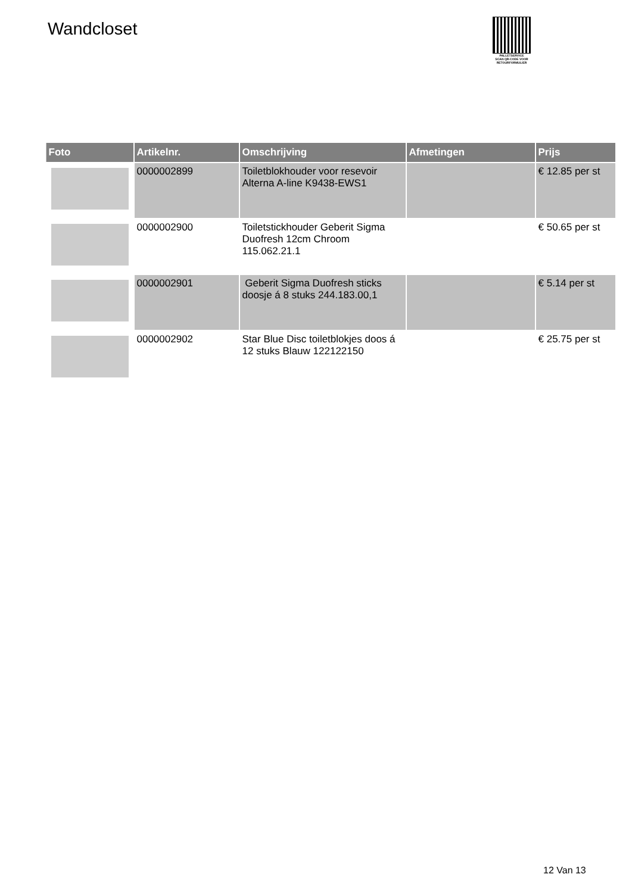Wandcloset
PALLETSERVICE
SCAN QR-CODE VOOR RETOURFORMULIER
| Foto | Artikelnr. | Omschrijving | Afmetingen | Prijs |
| --- | --- | --- | --- | --- |
| | 0000002899 | Toiletblokhouder voor resevoir Alterna A-line K9438-EWS1 | | € 12.85 per st |
| | 0000002900 | Toiletstickhouder Geberit Sigma Duofresh 12cm Chroom 115.062.21.1 | | € 50.65 per st |
| | 0000002901 | Geberit Sigma Duofresh sticks doosje á 8 stuks 244.183.00,1 | | € 5.14 per st |
| | 0000002902 | Star Blue Disc toiletblokjes doos á 12 stuks Blauw 122122150 | | € 25.75 per st |
12 Van 13